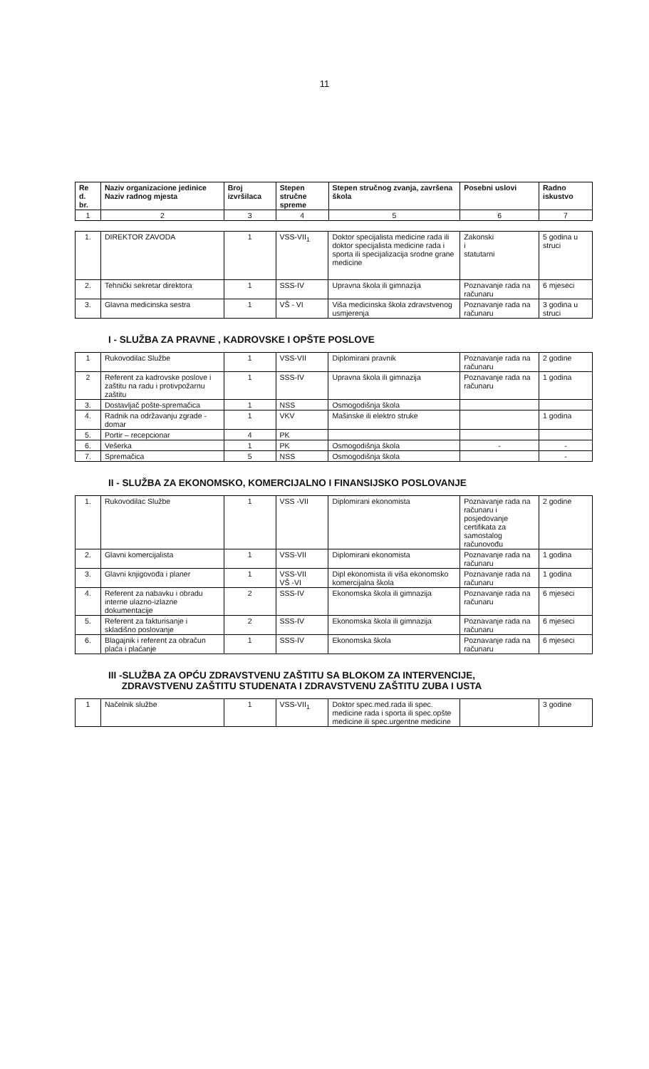11
| Re d. br. | Naziv organizacione jedinice Naziv radnog mjesta | Broj izvršilaca | Stepen stručne spreme | Stepen stručnog zvanja, završena škola | Posebni uslovi | Radno iskustvo |
| --- | --- | --- | --- | --- | --- | --- |
| 1 | 2 | 3 | 4 | 5 | 6 | 7 |
| 1. | DIREKTOR ZAVODA | 1 | VSS-VII<sub>1</sub> | Doktor specijalista medicine rada ili doktor specijalista medicine rada i sporta ili specijalizacija srodne grane medicine | Zakonski i statutarni | 5 godina u struci |
| 2. | Tehnički sekretar direktora | 1 | SSS-IV | Upravna škola ili gimnazija | Poznavanje rada na računaru | 6 mjeseci |
| 3. | Glavna medicinska sestra | 1 | VŠ - VI | Viša medicinska škola zdravstvenog usmjerenja | Poznavanje rada na računaru | 3 godina u struci |
I - SLUŽBA ZA PRAVNE , KADROVSKE I OPŠTE POSLOVE
| 1 | Rukovodilac Službe | 1 | VSS-VII | Diplomirani pravnik | Poznavanje rada na računaru | 2 godine |
| 2 | Referent za kadrovske poslove i zaštitu na radu i protivpožarnu zaštitu | 1 | SSS-IV | Upravna škola ili gimnazija | Poznavanje rada na računaru | 1 godina |
| 3. | Dostavljač pošte-spremačica | 1 | NSS | Osmogodišnja škola | | |
| 4. | Radnik na održavanju zgrade - domar | 1 | VKV | Mašinske ili elektro struke | | 1 godina |
| 5. | Portir – recepcionar | 4 | PK | | | |
| 6. | Vešerka | 1 | PK | Osmogodišnja škola | - | - |
| 7. | Spremačica | 5 | NSS | Osmogodišnja škola | | - |
II - SLUŽBA ZA EKONOMSKO, KOMERCIJALNO I FINANSIJSKO POSLOVANJE
| 1. | Rukovodilac Službe | 1 | VSS -VII | Diplomirani ekonomista | Poznavanje rada na računaru i posjedovanje certifikata za samostalog računovođu | 2 godine |
| 2. | Glavni komercijalista | 1 | VSS-VII | Diplomirani ekonomista | Poznavanje rada na računaru | 1 godina |
| 3. | Glavni knjigovođa i planer | 1 | VSS-VII VŠ -VI | Dipl ekonomista ili viša ekonomsko komercijalna škola | Poznavanje rada na računaru | 1 godina |
| 4. | Referent za nabavku i obradu interne ulazno-izlazne dokumentacije | 2 | SSS-IV | Ekonomska škola ili gimnazija | Poznavanje rada na računaru | 6 mjeseci |
| 5. | Referent za fakturisanje i skladišno poslovanje | 2 | SSS-IV | Ekonomska škola ili gimnazija | Poznavanje rada na računaru | 6 mjeseci |
| 6. | Blagajnik i referent za obračun plaća i plaćanje | 1 | SSS-IV | Ekonomska škola | Poznavanje rada na računaru | 6 mjeseci |
III -SLUŽBA ZA OPĆU ZDRAVSTVENU ZAŠTITU SA BLOKOM ZA INTERVENCIJE,
ZDRAVSTVENU ZAŠTITU STUDENATA I ZDRAVSTVENU ZAŠTITU ZUBA I USTA
| 1 | Načelnik službe | 1 | VSS-VII<sub>1</sub> | Doktor spec.med.rada ili spec. medicine rada i sporta ili spec.opšte medicine ili spec.urgentne medicine | | 3 godine |